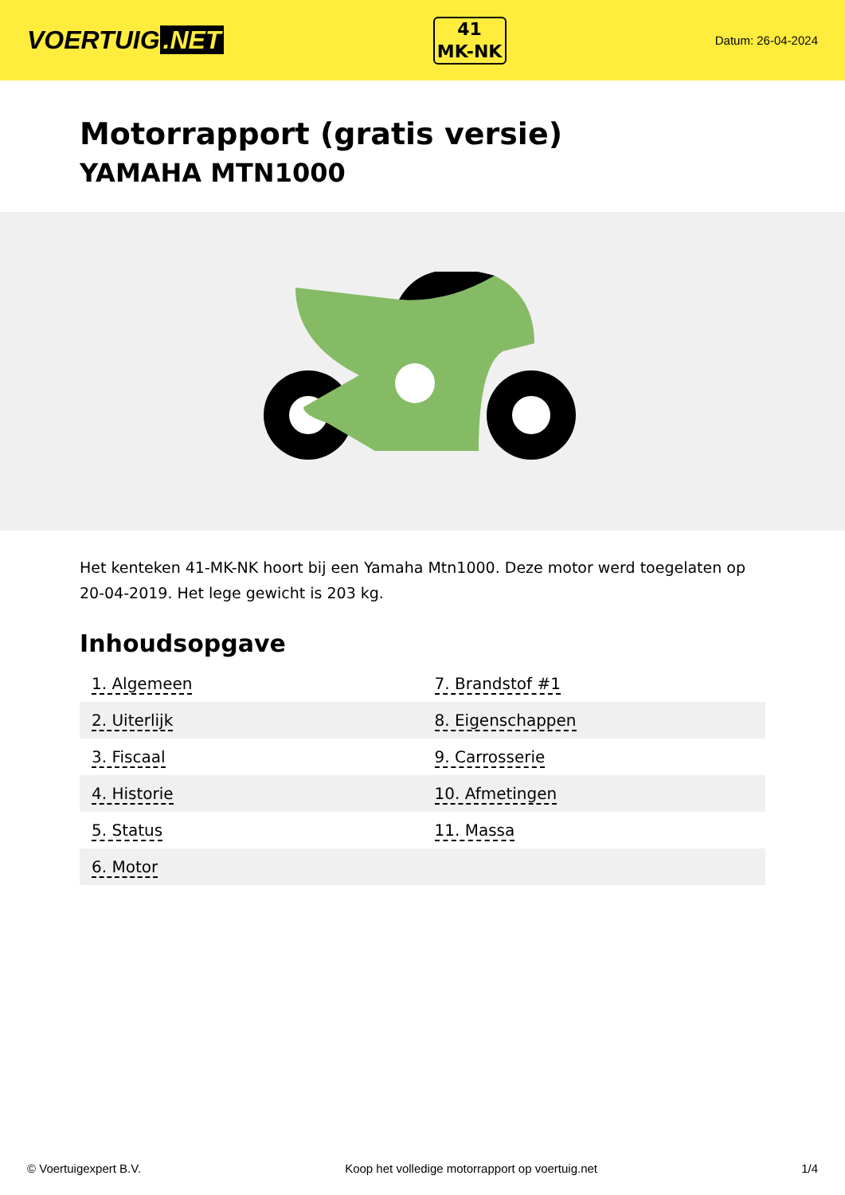VOERTUIG.NET
41
MK-NK
Datum: 26-04-2024
Motorrapport (gratis versie)
YAMAHA MTN1000
Het kenteken 41-MK-NK hoort bij een Yamaha Mtn1000. Deze motor werd toegelaten op 20-04-2019. Het lege gewicht is 203 kg.
Inhoudsopgave
| 1. Algemeen | 7. Brandstof #1 |
| 2. Uiterlijk | 8. Eigenschappen |
| 3. Fiscaal | 9. Carrosserie |
| 4. Historie | 10. Afmetingen |
| 5. Status | 11. Massa |
| 6. Motor | |
© Voertuigexpert B.V. Koop het volledige motorrapport op voertuig.net 1/4